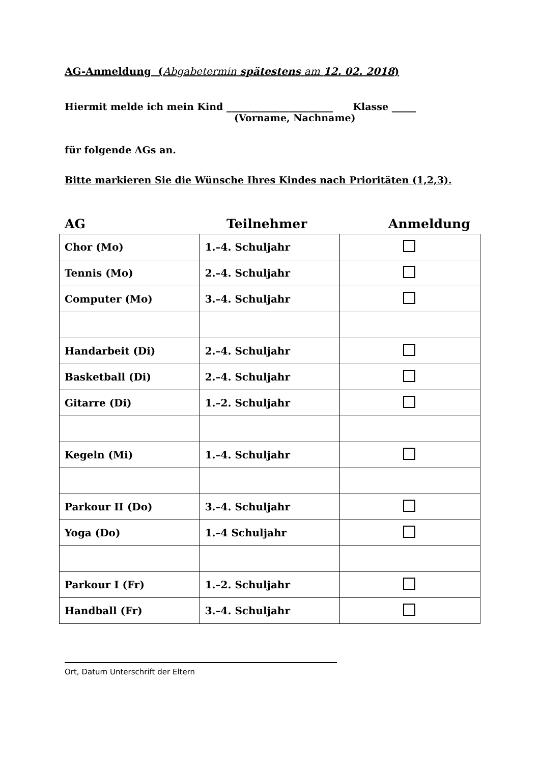AG-Anmeldung (Abgabetermin spätestens am 12. 02. 2018)
Hiermit melde ich mein Kind ______________________ Klasse _____
(Vorname, Nachname)
für folgende AGs an.
Bitte markieren Sie die Wünsche Ihres Kindes nach Prioritäten (1,2,3).
AG Teilnehmer Anmeldung
| Chor (Mo) | 1.–4. Schuljahr | |
| Tennis (Mo) | 2.–4. Schuljahr | |
| Computer (Mo) | 3.–4. Schuljahr | |
| Handarbeit (Di) | 2.–4. Schuljahr | |
| Basketball (Di) | 2.–4. Schuljahr | |
| Gitarre (Di) | 1.–2. Schuljahr | |
| Kegeln (Mi) | 1.–4. Schuljahr | |
| Parkour II (Do) | 3.–4. Schuljahr | |
| Yoga (Do) | 1.–4 Schuljahr | |
| Parkour I (Fr) | 1.–2. Schuljahr | |
| Handball (Fr) | 3.–4. Schuljahr | |
Ort, Datum Unterschrift der Eltern